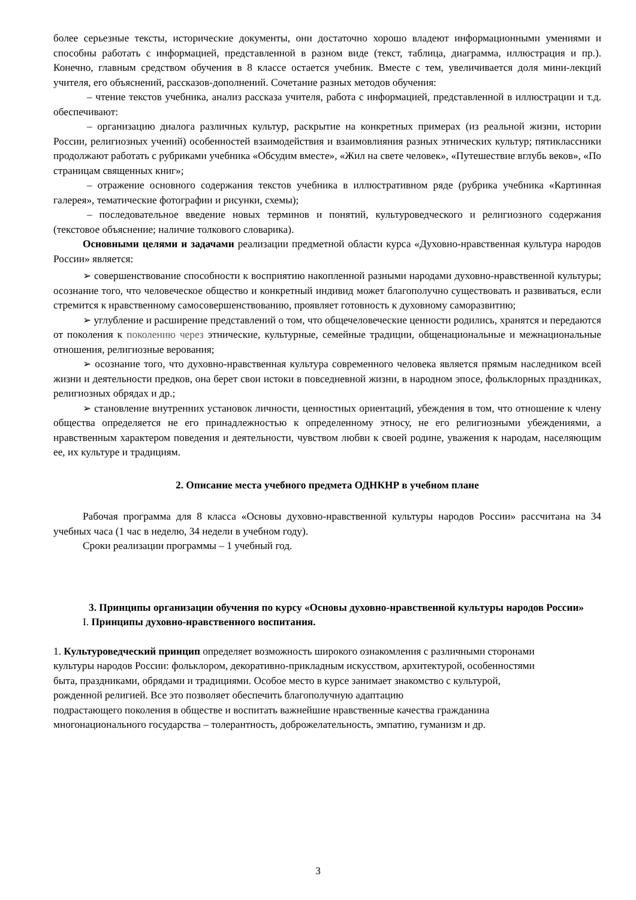более серьезные тексты, исторические документы, они достаточно хорошо владеют информационными умениями и способны работать с информацией, представленной в разном виде (текст, таблица, диаграмма, иллюстрация и пр.). Конечно, главным средством обучения в 8 классе остается учебник. Вместе с тем, увеличивается доля мини-лекций учителя, его объяснений, рассказов-дополнений. Сочетание разных методов обучения:
– чтение текстов учебника, анализ рассказа учителя, работа с информацией, представленной в иллюстрации и т.д. обеспечивают:
– организацию диалога различных культур, раскрытие на конкретных примерах (из реальной жизни, истории России, религиозных учений) особенностей взаимодействия и взаимовлияния разных этнических культур; пятиклассники продолжают работать с рубриками учебника «Обсудим вместе», «Жил на свете человек», «Путешествие вглубь веков», «По страницам священных книг»;
– отражение основного содержания текстов учебника в иллюстративном ряде (рубрика учебника «Картинная галерея», тематические фотографии и рисунки, схемы);
– последовательное введение новых терминов и понятий, культуроведческого и религиозного содержания (текстовое объяснение; наличие толкового словарика).
Основными целями и задачами реализации предметной области курса «Духовно-нравственная культура народов России» является:
➢ совершенствование способности к восприятию накопленной разными народами духовно-нравственной культуры; осознание того, что человеческое общество и конкретный индивид может благополучно существовать и развиваться, если стремится к нравственному самосовершенствованию, проявляет готовность к духовному саморазвитию;
➢ углубление и расширение представлений о том, что общечеловеческие ценности родились, хранятся и передаются от поколения к поколению через этнические, культурные, семейные традиции, общенациональные и межнациональные отношения, религиозные верования;
➢ осознание того, что духовно-нравственная культура современного человека является прямым наследником всей жизни и деятельности предков, она берет свои истоки в повседневной жизни, в народном эпосе, фольклорных праздниках, религиозных обрядах и др.;
➢ становление внутренних установок личности, ценностных ориентаций, убеждения в том, что отношение к члену общества определяется не его принадлежностью к определенному этносу, не его религиозными убеждениями, а нравственным характером поведения и деятельности, чувством любви к своей родине, уважения к народам, населяющим ее, их культуре и традициям.
2. Описание места учебного предмета ОДНКНР в учебном плане
Рабочая программа для 8 класса «Основы духовно-нравственной культуры народов России» рассчитана на 34 учебных часа (1 час в неделю, 34 недели в учебном году).
Сроки реализации программы – 1 учебный год.
3. Принципы организации обучения по курсу «Основы духовно-нравственной культуры народов России»
I. Принципы духовно-нравственного воспитания.
1. Культуроведческий принцип определяет возможность широкого ознакомления с различными сторонами культуры народов России: фольклором, декоративно-прикладным искусством, архитектурой, особенностями быта, праздниками, обрядами и традициями. Особое место в курсе занимает знакомство с культурой, рожденной религией. Все это позволяет обеспечить благополучную адаптацию
подрастающего поколения в обществе и воспитать важнейшие нравственные качества гражданина многонационального государства – толерантность, доброжелательность, эмпатию, гуманизм и др.
3